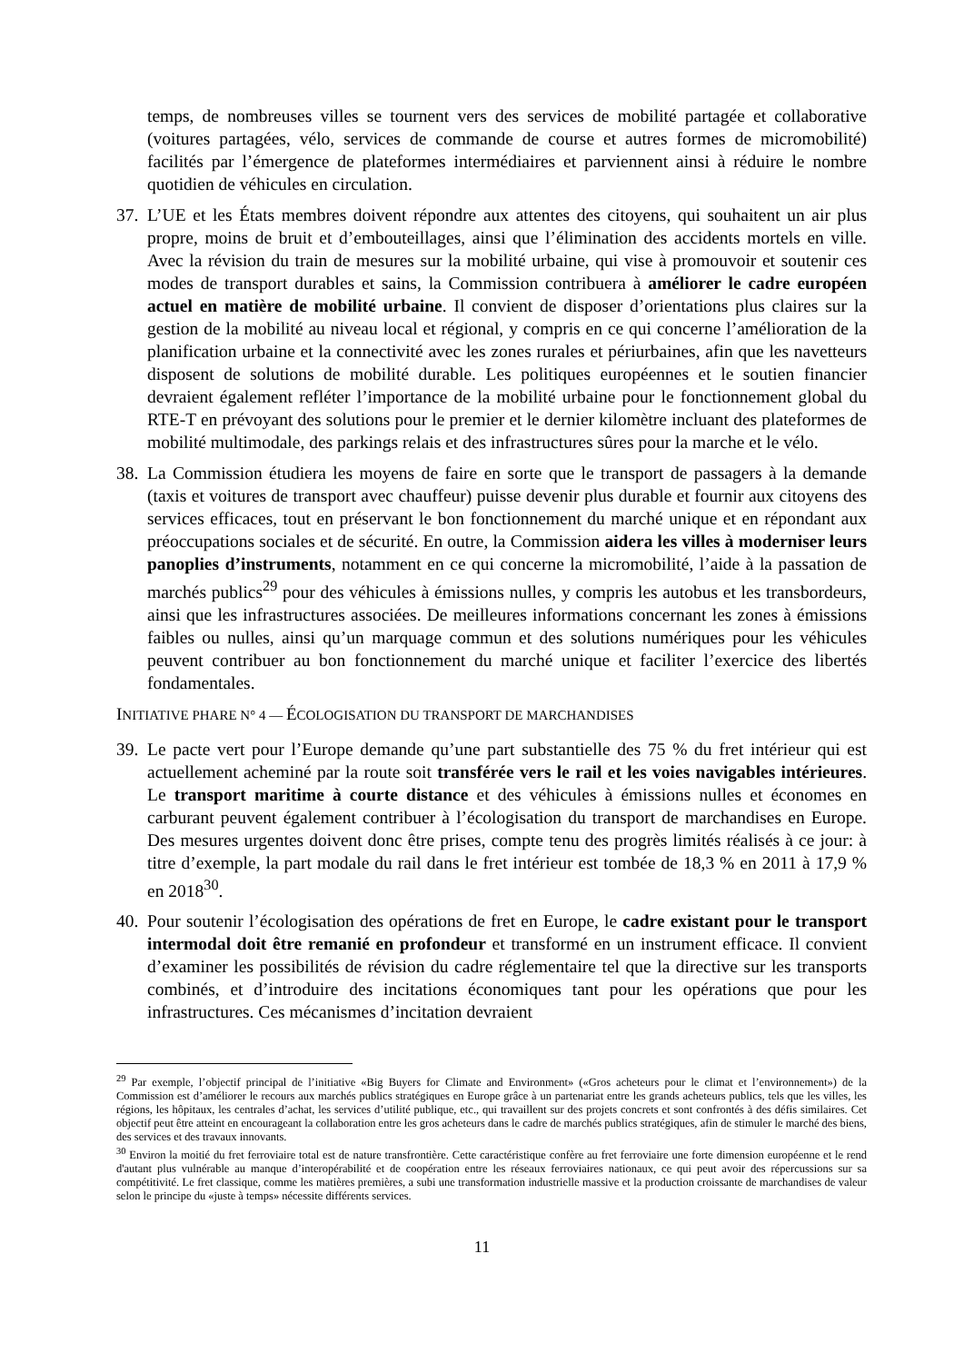temps, de nombreuses villes se tournent vers des services de mobilité partagée et collaborative (voitures partagées, vélo, services de commande de course et autres formes de micromobilité) facilités par l’émergence de plateformes intermédiaires et parviennent ainsi à réduire le nombre quotidien de véhicules en circulation.
37. L’UE et les États membres doivent répondre aux attentes des citoyens, qui souhaitent un air plus propre, moins de bruit et d’embouteillages, ainsi que l’élimination des accidents mortels en ville. Avec la révision du train de mesures sur la mobilité urbaine, qui vise à promouvoir et soutenir ces modes de transport durables et sains, la Commission contribuera à améliorer le cadre européen actuel en matière de mobilité urbaine. Il convient de disposer d’orientations plus claires sur la gestion de la mobilité au niveau local et régional, y compris en ce qui concerne l’amélioration de la planification urbaine et la connectivité avec les zones rurales et périurbaines, afin que les navetteurs disposent de solutions de mobilité durable. Les politiques européennes et le soutien financier devraient également refléter l’importance de la mobilité urbaine pour le fonctionnement global du RTE-T en prévoyant des solutions pour le premier et le dernier kilomètre incluant des plateformes de mobilité multimodale, des parkings relais et des infrastructures sûres pour la marche et le vélo.
38. La Commission étudiera les moyens de faire en sorte que le transport de passagers à la demande (taxis et voitures de transport avec chauffeur) puisse devenir plus durable et fournir aux citoyens des services efficaces, tout en préservant le bon fonctionnement du marché unique et en répondant aux préoccupations sociales et de sécurité. En outre, la Commission aidera les villes à moderniser leurs panoplies d’instruments, notamment en ce qui concerne la micromobilité, l’aide à la passation de marchés publics<sup>29</sup> pour des véhicules à émissions nulles, y compris les autobus et les transbordeurs, ainsi que les infrastructures associées. De meilleures informations concernant les zones à émissions faibles ou nulles, ainsi qu’un marquage commun et des solutions numériques pour les véhicules peuvent contribuer au bon fonctionnement du marché unique et faciliter l’exercice des libertés fondamentales.
INITIATIVE PHARE N° 4 — ÉCOLOGISATION DU TRANSPORT DE MARCHANDISES
39. Le pacte vert pour l’Europe demande qu’une part substantielle des 75 % du fret intérieur qui est actuellement acheminé par la route soit transférée vers le rail et les voies navigables intérieures. Le transport maritime à courte distance et des véhicules à émissions nulles et économes en carburant peuvent également contribuer à l’écologisation du transport de marchandises en Europe. Des mesures urgentes doivent donc être prises, compte tenu des progrès limités réalisés à ce jour: à titre d’exemple, la part modale du rail dans le fret intérieur est tombée de 18,3 % en 2011 à 17,9 % en 2018<sup>30</sup>.
40. Pour soutenir l’écologisation des opérations de fret en Europe, le cadre existant pour le transport intermodal doit être remanié en profondeur et transformé en un instrument efficace. Il convient d’examiner les possibilités de révision du cadre réglementaire tel que la directive sur les transports combinés, et d’introduire des incitations économiques tant pour les opérations que pour les infrastructures. Ces mécanismes d’incitation devraient
<sup>29</sup> Par exemple, l’objectif principal de l’initiative «Big Buyers for Climate and Environment» («Gros acheteurs pour le climat et l’environnement») de la Commission est d’améliorer le recours aux marchés publics stratégiques en Europe grâce à un partenariat entre les grands acheteurs publics, tels que les villes, les régions, les hôpitaux, les centrales d’achat, les services d’utilité publique, etc., qui travaillent sur des projets concrets et sont confrontés à des défis similaires. Cet objectif peut être atteint en encourageant la collaboration entre les gros acheteurs dans le cadre de marchés publics stratégiques, afin de stimuler le marché des biens, des services et des travaux innovants.
<sup>30</sup> Environ la moitié du fret ferroviaire total est de nature transfrontière. Cette caractéristique confère au fret ferroviaire une forte dimension européenne et le rend d'autant plus vulnérable au manque d’interopérabilité et de coopération entre les réseaux ferroviaires nationaux, ce qui peut avoir des répercussions sur sa compétitivité. Le fret classique, comme les matières premières, a subi une transformation industrielle massive et la production croissante de marchandises de valeur selon le principe du «juste à temps» nécessite différents services.
11